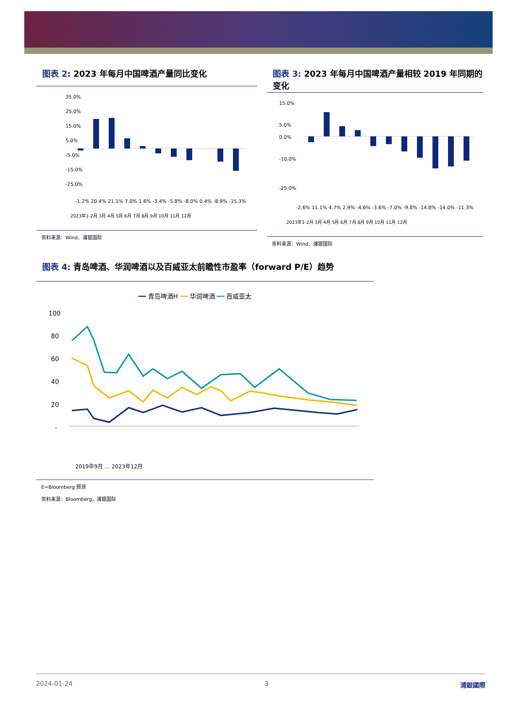图表 2: 2023 年每月中国啤酒产量同比变化
35.0%
25.0%
15.0%
5.0%
-5.0%
-15.0%
-25.0%
-1.2% 20.4% 21.1% 7.0% 1.6% -3.4% -5.8% -8.0% 0.4% -8.9% -15.3%
2023年1-2月 3月 4月 5月 6月 7月 8月 9月 10月 11月 12月
资料来源：Wind、浦银国际
图表 3: 2023 年每月中国啤酒产量相较 2019 年同期的变化
15.0%
5.0%
0.0%
-10.0%
-25.0%
-2.6% 11.1% 4.7% 2.9% -4.6% -3.6% -7.0% -9.8% -14.8% -14.0% -11.3%
2023年1-2月 3月 4月 5月 6月 7月 8月 9月 10月 11月 12月
资料来源：Wind、浦银国际
图表 4: 青岛啤酒、华润啤酒以及百威亚太前瞻性市盈率（forward P/E）趋势
━━ 青岛啤酒H ━━ 华润啤酒 ━━ 百威亚太
100
80
60
40
20
-
2019年9月 … 2023年12月
E=Bloomberg 预测
资料来源：Bloomberg，浦银国际
2024-01-24 3 浦銀國際